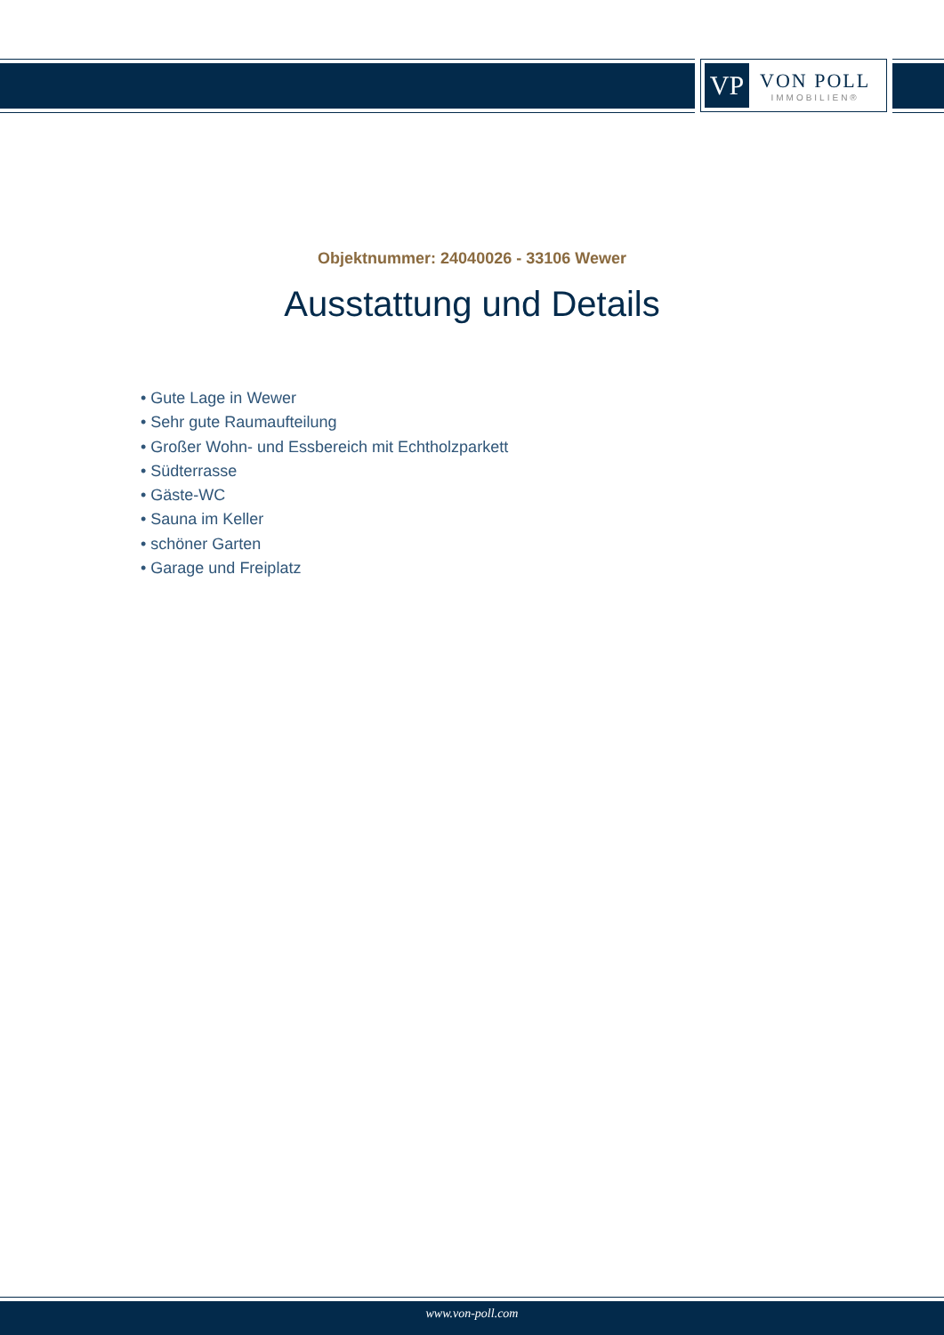VP
VON POLL
IMMOBILIEN®
Objektnummer: 24040026 - 33106 Wewer
Ausstattung und Details
• Gute Lage in Wewer
• Sehr gute Raumaufteilung
• Großer Wohn- und Essbereich mit Echtholzparkett
• Südterrasse
• Gäste-WC
• Sauna im Keller
• schöner Garten
• Garage und Freiplatz
www.von-poll.com